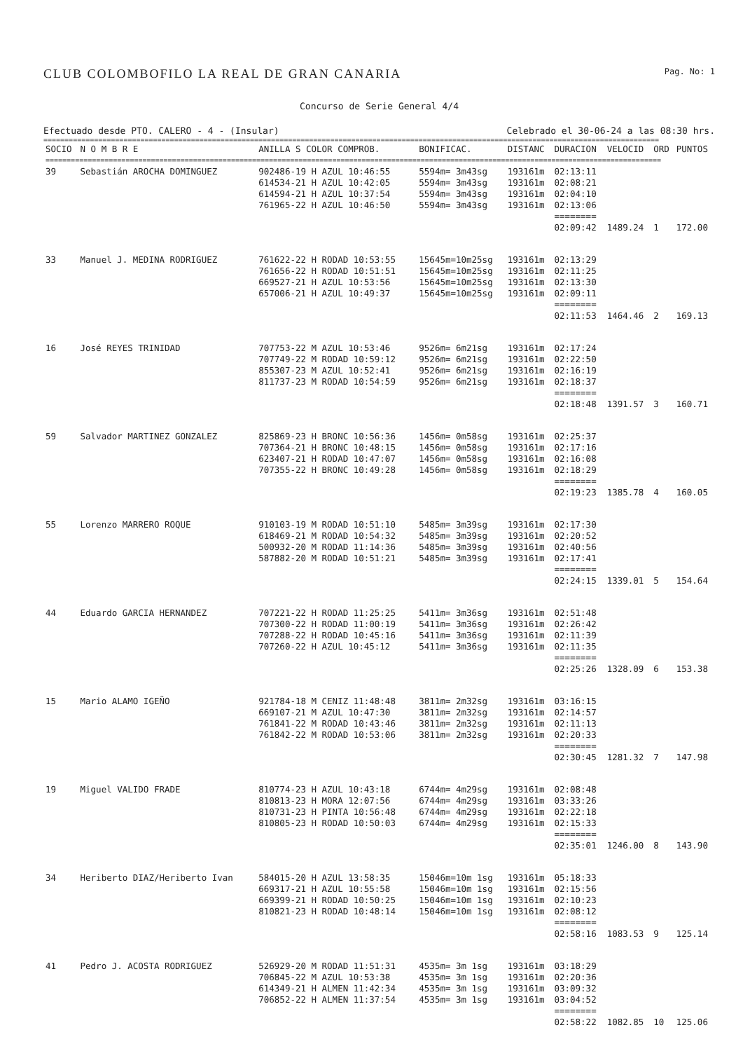CLUB COLOMBOFILO LA REAL DE GRAN CANARIA Pag. No: 1
Concurso de Serie General 4/4
Efectuado desde PTO. CALERO - 4 - (Insular) Celebrado el 30-06-24 a las 08:30 hrs.
==================================================================================================================================================
| SOCIO | N O M B R E | ANILLA S COLOR COMPROB. | BONIFICAC. | DISTANC | DURACION | VELOCID | ORD | PUNTOS |
| --- | --- | --- | --- | --- | --- | --- | --- | --- |
| ================================================================================================================================================== | | | | | | | | |
| 39 | Sebastián AROCHA DOMINGUEZ | 902486-19 H AZUL 10:46:55 614534-21 H AZUL 10:42:05 614594-21 H AZUL 10:37:54 761965-22 H AZUL 10:46:50 | 5594m= 3m43sg 5594m= 3m43sg 5594m= 3m43sg 5594m= 3m43sg | 193161m 193161m 193161m 193161m | 02:13:11 02:08:21 02:04:10 02:13:06 ======== 02:09:42 | 1489.24 | 1 | 172.00 |
| 33 | Manuel J. MEDINA RODRIGUEZ | 761622-22 H RODAD 10:53:55 761656-22 H RODAD 10:51:51 669527-21 H AZUL 10:53:56 657006-21 H AZUL 10:49:37 | 15645m=10m25sg 15645m=10m25sg 15645m=10m25sg 15645m=10m25sg | 193161m 193161m 193161m 193161m | 02:13:29 02:11:25 02:13:30 02:09:11 ======== 02:11:53 | 1464.46 | 2 | 169.13 |
| 16 | José REYES TRINIDAD | 707753-22 M AZUL 10:53:46 707749-22 M RODAD 10:59:12 855307-23 M AZUL 10:52:41 811737-23 M RODAD 10:54:59 | 9526m= 6m21sg 9526m= 6m21sg 9526m= 6m21sg 9526m= 6m21sg | 193161m 193161m 193161m 193161m | 02:17:24 02:22:50 02:16:19 02:18:37 ======== 02:18:48 | 1391.57 | 3 | 160.71 |
| 59 | Salvador MARTINEZ GONZALEZ | 825869-23 H BRONC 10:56:36 707364-21 H BRONC 10:48:15 623407-21 H RODAD 10:47:07 707355-22 H BRONC 10:49:28 | 1456m= 0m58sg 1456m= 0m58sg 1456m= 0m58sg 1456m= 0m58sg | 193161m 193161m 193161m 193161m | 02:25:37 02:17:16 02:16:08 02:18:29 ======== 02:19:23 | 1385.78 | 4 | 160.05 |
| 55 | Lorenzo MARRERO ROQUE | 910103-19 M RODAD 10:51:10 618469-21 M RODAD 10:54:32 500932-20 M RODAD 11:14:36 587882-20 M RODAD 10:51:21 | 5485m= 3m39sg 5485m= 3m39sg 5485m= 3m39sg 5485m= 3m39sg | 193161m 193161m 193161m 193161m | 02:17:30 02:20:52 02:40:56 02:17:41 ======== 02:24:15 | 1339.01 | 5 | 154.64 |
| 44 | Eduardo GARCIA HERNANDEZ | 707221-22 H RODAD 11:25:25 707300-22 H RODAD 11:00:19 707288-22 H RODAD 10:45:16 707260-22 H AZUL 10:45:12 | 5411m= 3m36sg 5411m= 3m36sg 5411m= 3m36sg 5411m= 3m36sg | 193161m 193161m 193161m 193161m | 02:51:48 02:26:42 02:11:39 02:11:35 ======== 02:25:26 | 1328.09 | 6 | 153.38 |
| 15 | Mario ALAMO IGEÑO | 921784-18 M CENIZ 11:48:48 669107-21 M AZUL 10:47:30 761841-22 M RODAD 10:43:46 761842-22 M RODAD 10:53:06 | 3811m= 2m32sg 3811m= 2m32sg 3811m= 2m32sg 3811m= 2m32sg | 193161m 193161m 193161m 193161m | 03:16:15 02:14:57 02:11:13 02:20:33 ======== 02:30:45 | 1281.32 | 7 | 147.98 |
| 19 | Miguel VALIDO FRADE | 810774-23 H AZUL 10:43:18 810813-23 H MORA 12:07:56 810731-23 H PINTA 10:56:48 810805-23 H RODAD 10:50:03 | 6744m= 4m29sg 6744m= 4m29sg 6744m= 4m29sg 6744m= 4m29sg | 193161m 193161m 193161m 193161m | 02:08:48 03:33:26 02:22:18 02:15:33 ======== 02:35:01 | 1246.00 | 8 | 143.90 |
| 34 | Heriberto DIAZ/Heriberto Ivan | 584015-20 H AZUL 13:58:35 669317-21 H AZUL 10:55:58 669399-21 H RODAD 10:50:25 810821-23 H RODAD 10:48:14 | 15046m=10m 1sg 15046m=10m 1sg 15046m=10m 1sg 15046m=10m 1sg | 193161m 193161m 193161m 193161m | 05:18:33 02:15:56 02:10:23 02:08:12 ======== 02:58:16 | 1083.53 | 9 | 125.14 |
| 41 | Pedro J. ACOSTA RODRIGUEZ | 526929-20 M RODAD 11:51:31 706845-22 M AZUL 10:53:38 614349-21 H ALMEN 11:42:34 706852-22 H ALMEN 11:37:54 | 4535m= 3m 1sg 4535m= 3m 1sg 4535m= 3m 1sg 4535m= 3m 1sg | 193161m 193161m 193161m 193161m | 03:18:29 02:20:36 03:09:32 03:04:52 ======== 02:58:22 | 1082.85 | 10 | 125.06 |